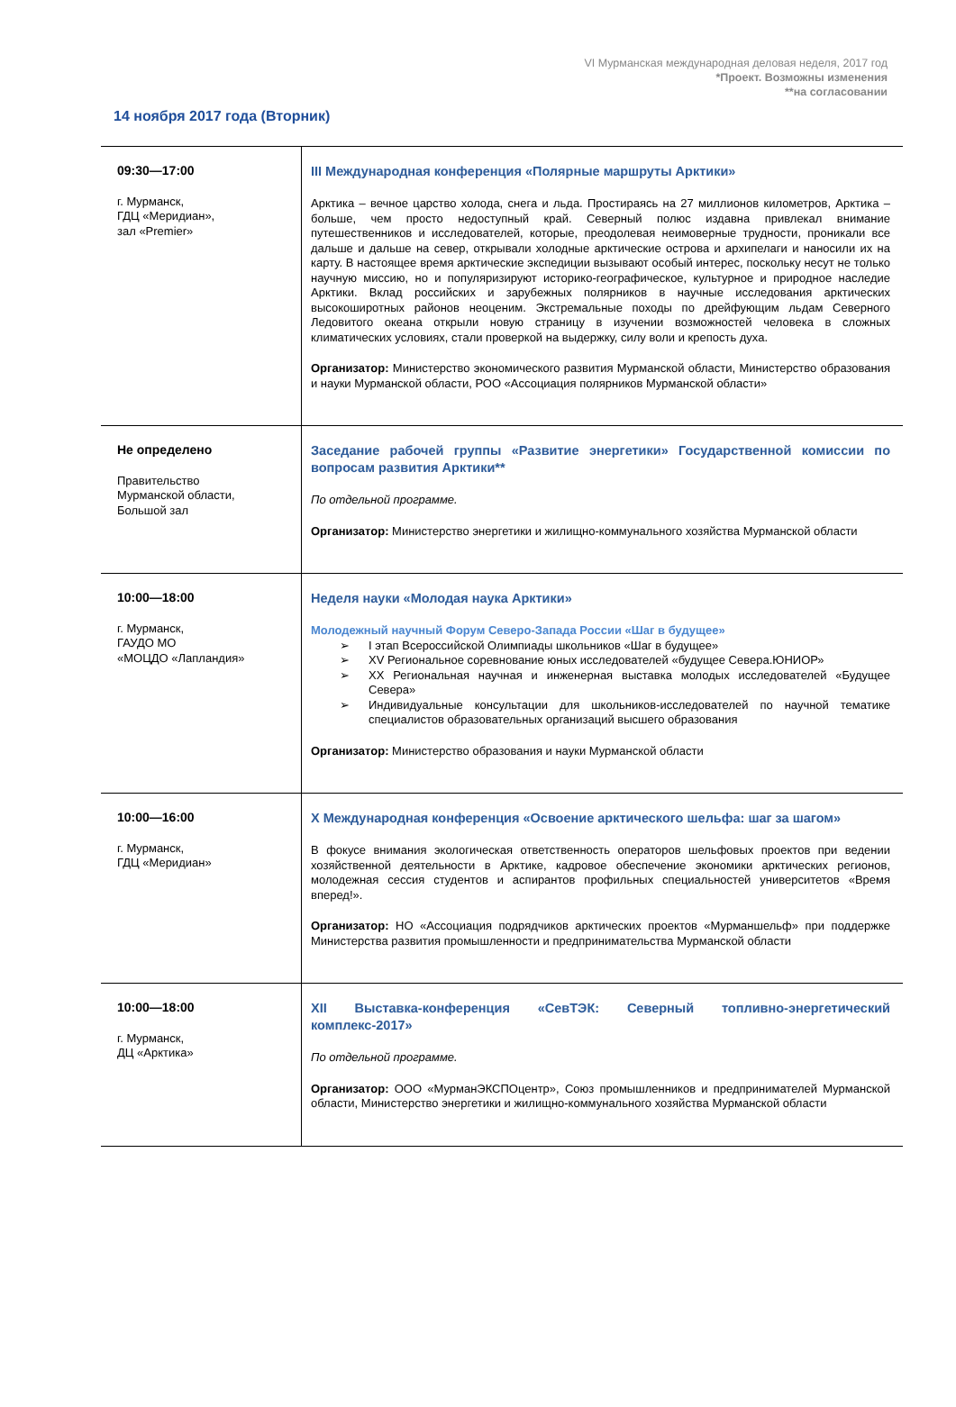VI Мурманская международная деловая неделя, 2017 год
*Проект. Возможны изменения
**на согласовании
14 ноября 2017 года (Вторник)
| 09:30—17:00 г. Мурманск, ГДЦ «Меридиан», зал «Premier» | III Международная конференция «Полярные маршруты Арктики» Арктика – вечное царство холода, снега и льда. Простираясь на 27 миллионов километров, Арктика – больше, чем просто недоступный край. Северный полюс издавна привлекал внимание путешественников и исследователей, которые, преодолевая неимоверные трудности, проникали все дальше и дальше на север, открывали холодные арктические острова и архипелаги и наносили их на карту. В настоящее время арктические экспедиции вызывают особый интерес, поскольку несут не только научную миссию, но и популяризируют историко-географическое, культурное и природное наследие Арктики. Вклад российских и зарубежных полярников в научные исследования арктических высокоширотных районов неоценим. Экстремальные походы по дрейфующим льдам Северного Ледовитого океана открыли новую страницу в изучении возможностей человека в сложных климатических условиях, стали проверкой на выдержку, силу воли и крепость духа. Организатор: Министерство экономического развития Мурманской области, Министерство образования и науки Мурманской области, РОО «Ассоциация полярников Мурманской области» |
| Не определено Правительство Мурманской области, Большой зал | Заседание рабочей группы «Развитие энергетики» Государственной комиссии по вопросам развития Арктики** По отдельной программе. Организатор: Министерство энергетики и жилищно-коммунального хозяйства Мурманской области |
| 10:00—18:00 г. Мурманск, ГАУДО МО «МОЦДО «Лапландия» | Неделя науки «Молодая наука Арктики» Молодежный научный Форум Северо-Запада России «Шаг в будущее» ➢ I этап Всероссийской Олимпиады школьников «Шаг в будущее» ➢ XV Региональное соревнование юных исследователей «будущее Севера.ЮНИОР» ➢ XX Региональная научная и инженерная выставка молодых исследователей «Будущее Севера» ➢ Индивидуальные консультации для школьников-исследователей по научной тематике специалистов образовательных организаций высшего образования Организатор: Министерство образования и науки Мурманской области |
| 10:00—16:00 г. Мурманск, ГДЦ «Меридиан» | X Международная конференция «Освоение арктического шельфа: шаг за шагом» В фокусе внимания экологическая ответственность операторов шельфовых проектов при ведении хозяйственной деятельности в Арктике, кадровое обеспечение экономики арктических регионов, молодежная сессия студентов и аспирантов профильных специальностей университетов «Время вперед!». Организатор: НО «Ассоциация подрядчиков арктических проектов «Мурманшельф» при поддержке Министерства развития промышленности и предпринимательства Мурманской области |
| 10:00—18:00 г. Мурманск, ДЦ «Арктика» | XII Выставка-конференция «СевТЭК: Северный топливно-энергетический комплекс-2017» По отдельной программе. Организатор: ООО «МурманЭКСПОцентр», Союз промышленников и предпринимателей Мурманской области, Министерство энергетики и жилищно-коммунального хозяйства Мурманской области |